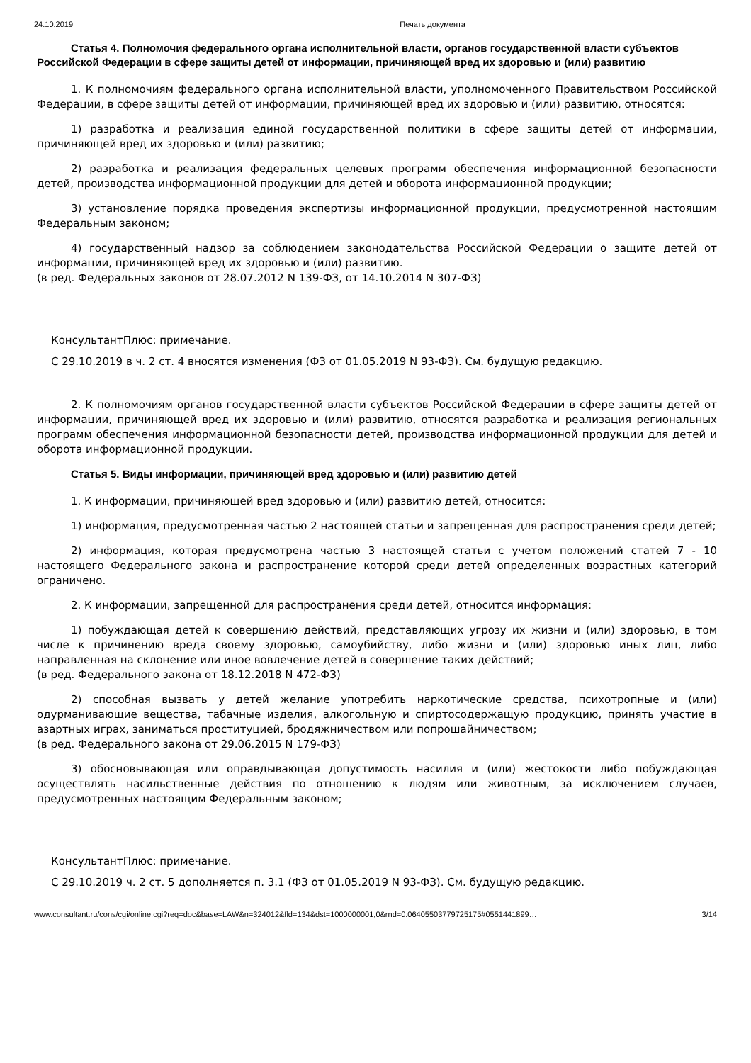24.10.2019 Печать документа
Статья 4. Полномочия федерального органа исполнительной власти, органов государственной власти субъектов Российской Федерации в сфере защиты детей от информации, причиняющей вред их здоровью и (или) развитию
1. К полномочиям федерального органа исполнительной власти, уполномоченного Правительством Российской Федерации, в сфере защиты детей от информации, причиняющей вред их здоровью и (или) развитию, относятся:
1) разработка и реализация единой государственной политики в сфере защиты детей от информации, причиняющей вред их здоровью и (или) развитию;
2) разработка и реализация федеральных целевых программ обеспечения информационной безопасности детей, производства информационной продукции для детей и оборота информационной продукции;
3) установление порядка проведения экспертизы информационной продукции, предусмотренной настоящим Федеральным законом;
4) государственный надзор за соблюдением законодательства Российской Федерации о защите детей от информации, причиняющей вред их здоровью и (или) развитию.
(в ред. Федеральных законов от 28.07.2012 N 139-ФЗ, от 14.10.2014 N 307-ФЗ)
КонсультантПлюс: примечание.
С 29.10.2019 в ч. 2 ст. 4 вносятся изменения (ФЗ от 01.05.2019 N 93-ФЗ). См. будущую редакцию.
2. К полномочиям органов государственной власти субъектов Российской Федерации в сфере защиты детей от информации, причиняющей вред их здоровью и (или) развитию, относятся разработка и реализация региональных программ обеспечения информационной безопасности детей, производства информационной продукции для детей и оборота информационной продукции.
Статья 5. Виды информации, причиняющей вред здоровью и (или) развитию детей
1. К информации, причиняющей вред здоровью и (или) развитию детей, относится:
1) информация, предусмотренная частью 2 настоящей статьи и запрещенная для распространения среди детей;
2) информация, которая предусмотрена частью 3 настоящей статьи с учетом положений статей 7 - 10 настоящего Федерального закона и распространение которой среди детей определенных возрастных категорий ограничено.
2. К информации, запрещенной для распространения среди детей, относится информация:
1) побуждающая детей к совершению действий, представляющих угрозу их жизни и (или) здоровью, в том числе к причинению вреда своему здоровью, самоубийству, либо жизни и (или) здоровью иных лиц, либо направленная на склонение или иное вовлечение детей в совершение таких действий;
(в ред. Федерального закона от 18.12.2018 N 472-ФЗ)
2) способная вызвать у детей желание употребить наркотические средства, психотропные и (или) одурманивающие вещества, табачные изделия, алкогольную и спиртосодержащую продукцию, принять участие в азартных играх, заниматься проституцией, бродяжничеством или попрошайничеством;
(в ред. Федерального закона от 29.06.2015 N 179-ФЗ)
3) обосновывающая или оправдывающая допустимость насилия и (или) жестокости либо побуждающая осуществлять насильственные действия по отношению к людям или животным, за исключением случаев, предусмотренных настоящим Федеральным законом;
КонсультантПлюс: примечание.
С 29.10.2019 ч. 2 ст. 5 дополняется п. 3.1 (ФЗ от 01.05.2019 N 93-ФЗ). См. будущую редакцию.
www.consultant.ru/cons/cgi/online.cgi?req=doc&base=LAW&n=324012&fld=134&dst=1000000001,0&rnd=0.06405503779725175#0551441899… 3/14